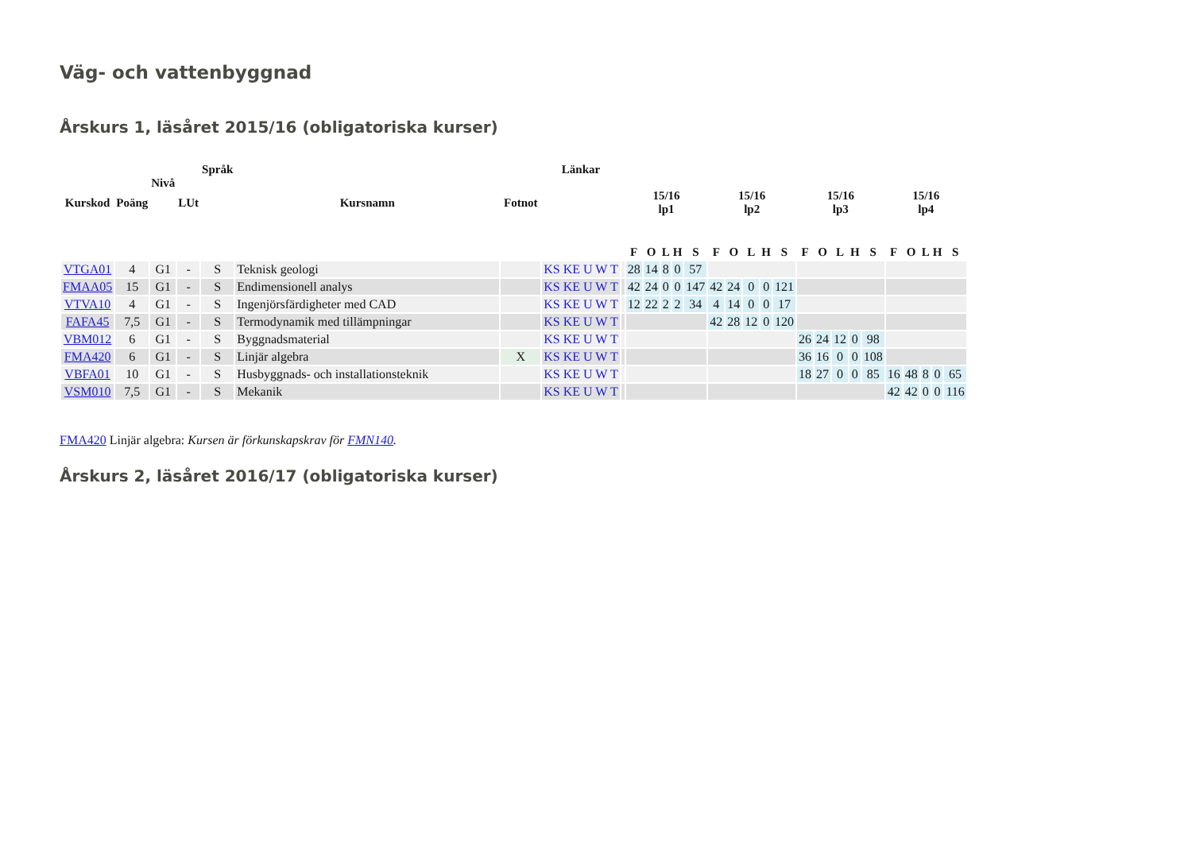Väg- och vattenbyggnad
Årskurs 1, läsåret 2015/16 (obligatoriska kurser)
| Kurskod | Poäng | Nivå | LUt | Språk | Kursnamn | Fotnot | Länkar | | 15/16 lp1 | | | | | 15/16 lp2 | | | | | 15/16 lp3 | | | | | 15/16 lp4 | | | | |
| --- | --- | --- | --- | --- | --- | --- | --- | --- | --- | --- | --- | --- | --- | --- | --- | --- | --- | --- | --- | --- | --- | --- | --- | --- | --- | --- | --- | --- |
| | | | | | | | | | F | O | L | H | S | F | O | L | H | S | F | O | L | H | S | F | O | L | H | S |
| VTGA01 | 4 | G1 | - | S | Teknisk geologi | | KS KE U W T | | 28 | 14 | 8 | 0 | 57 | | | | | | | | | | | | | | | |
| FMAA05 | 15 | G1 | - | S | Endimensionell analys | | KS KE U W T | | 42 | 24 | 0 | 0 | 147 | 42 | 24 | 0 | 0 | 121 | | | | | | | | | | |
| VTVA10 | 4 | G1 | - | S | Ingenjörsfärdigheter med CAD | | KS KE U W T | | 12 | 22 | 2 | 2 | 34 | 4 | 14 | 0 | 0 | 17 | | | | | | | | | | |
| FAFA45 | 7,5 | G1 | - | S | Termodynamik med tillämpningar | | KS KE U W T | | | | | | | 42 | 28 | 12 | 0 | 120 | | | | | | | | | | |
| VBM012 | 6 | G1 | - | S | Byggnadsmaterial | | KS KE U W T | | | | | | | | | | | | 26 | 24 | 12 | 0 | 98 | | | | | |
| FMA420 | 6 | G1 | - | S | Linjär algebra | X | KS KE U W T | | | | | | | | | | | | 36 | 16 | 0 | 0 | 108 | | | | | |
| VBFA01 | 10 | G1 | - | S | Husbyggnads- och installationsteknik | | KS KE U W T | | | | | | | | | | | | 18 | 27 | 0 | 0 | 85 | 16 | 48 | 8 | 0 | 65 |
| VSM010 | 7,5 | G1 | - | S | Mekanik | | KS KE U W T | | | | | | | | | | | | | | | | | 42 | 42 | 0 | 0 | 116 |
FMA420 Linjär algebra: Kursen är förkunskapskrav för FMN140.
Årskurs 2, läsåret 2016/17 (obligatoriska kurser)